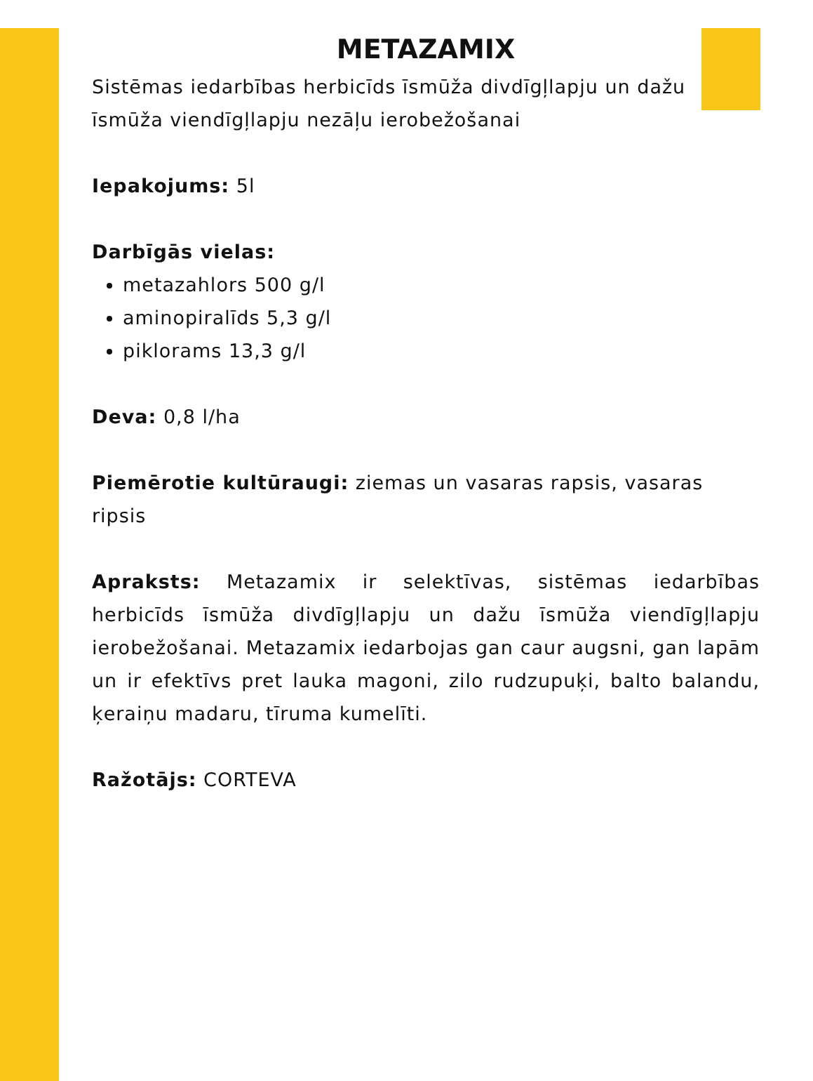METAZAMIX
Sistēmas iedarbības herbicīds īsmūža divdīgļlapju un dažu īsmūža viendīgļlapju nezāļu ierobežošanai
Iepakojums: 5l
Darbīgās vielas:
metazahlors 500 g/l
aminopiralīds 5,3 g/l
piklorams 13,3 g/l
Deva: 0,8 l/ha
Piemērotie kultūraugi: ziemas un vasaras rapsis, vasaras ripsis
Apraksts: Metazamix ir selektīvas, sistēmas iedarbības herbicīds īsmūža divdīgļlapju un dažu īsmūža viendīgļlapju ierobežošanai. Metazamix iedarbojas gan caur augsni, gan lapām un ir efektīvs pret lauka magoni, zilo rudzupuķi, balto balandu, ķeraiņu madaru, tīruma kumelīti.
Ražotājs: CORTEVA